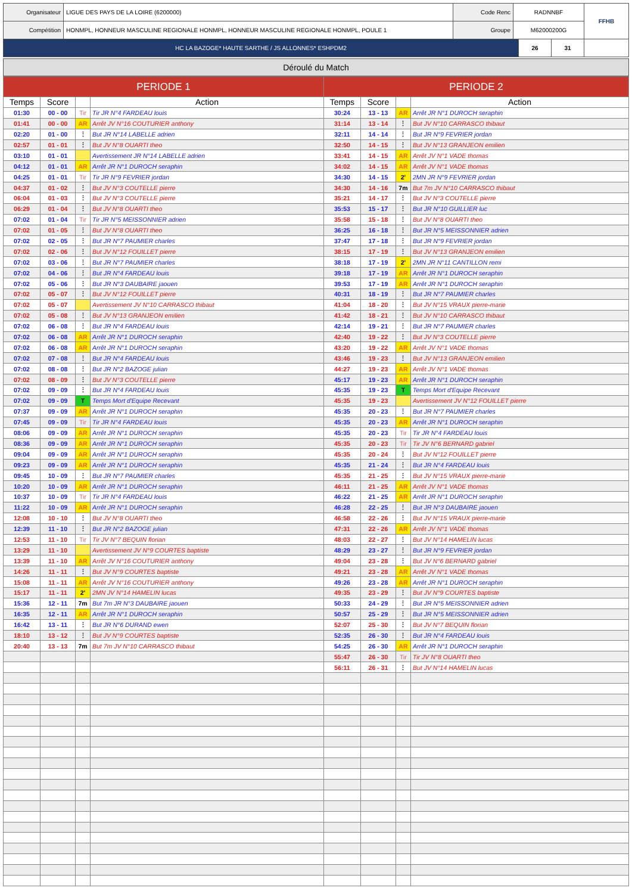| Organisateur | LIGUE DES PAYS DE LA LOIRE (6200000) | Code Renc | RADNNBF | FFHB |
| Compétition | HONMPL, HONNEUR MASCULINE REGIONALE HONMPL, HONNEUR MASCULINE REGIONALE HONMPL, POULE 1 | Groupe | M62000200G | |
| HC LA BAZOGE* HAUTE SARTHE / JS ALLONNES* ESHPDM2 | 26 | 31 | |
Déroulé du Match
| PERIODE 1 | | | | PERIODE 2 | | | |
| --- | --- | --- | --- | --- | --- | --- | --- |
| Temps | Score | | Action | Temps | Score | | Action |
| 01:30 | 00 - 00 | Tir | Tir JR N°4 FARDEAU louis | 30:24 | 13 - 13 | AR | Arrêt JR N°1 DUROCH seraphin |
| 01:41 | 00 - 00 | AR | Arrêt JV N°16 COUTURIER anthony | 31:14 | 13 - 14 | ⋮ | But JV N°10 CARRASCO thibaut |
| 02:20 | 01 - 00 | ⋮ | But JR N°14 LABELLE adrien | 32:11 | 14 - 14 | ⋮ | But JR N°9 FEVRIER jordan |
| 02:57 | 01 - 01 | ⋮ | But JV N°8 OUARTI theo | 32:50 | 14 - 15 | ⋮ | But JV N°13 GRANJEON emilien |
| 03:10 | 01 - 01 | | Avertissement JR N°14 LABELLE adrien | 33:41 | 14 - 15 | AR | Arrêt JV N°1 VADE thomas |
| 04:12 | 01 - 01 | AR | Arrêt JR N°1 DUROCH seraphin | 34:02 | 14 - 15 | AR | Arrêt JV N°1 VADE thomas |
| 04:25 | 01 - 01 | Tir | Tir JR N°9 FEVRIER jordan | 34:30 | 14 - 15 | 2' | 2MN JR N°9 FEVRIER jordan |
| 04:37 | 01 - 02 | ⋮ | But JV N°3 COUTELLE pierre | 34:30 | 14 - 16 | 7m | But 7m JV N°10 CARRASCO thibaut |
| 06:04 | 01 - 03 | ⋮ | But JV N°3 COUTELLE pierre | 35:21 | 14 - 17 | ⋮ | But JV N°3 COUTELLE pierre |
| 06:29 | 01 - 04 | ⋮ | But JV N°8 OUARTI theo | 35:53 | 15 - 17 | ⋮ | But JR N°10 GUILLIER luc |
| 07:02 | 01 - 04 | Tir | Tir JR N°5 MEISSONNIER adrien | 35:58 | 15 - 18 | ⋮ | But JV N°8 OUARTI theo |
| 07:02 | 01 - 05 | ⋮ | But JV N°8 OUARTI theo | 36:25 | 16 - 18 | ⋮ | But JR N°5 MEISSONNIER adrien |
| 07:02 | 02 - 05 | ⋮ | But JR N°7 PAUMIER charles | 37:47 | 17 - 18 | ⋮ | But JR N°9 FEVRIER jordan |
| 07:02 | 02 - 06 | ⋮ | But JV N°12 FOUILLET pierre | 38:15 | 17 - 19 | ⋮ | But JV N°13 GRANJEON emilien |
| 07:02 | 03 - 06 | ⋮ | But JR N°7 PAUMIER charles | 38:18 | 17 - 19 | 2' | 2MN JR N°11 CANTILLON remi |
| 07:02 | 04 - 06 | ⋮ | But JR N°4 FARDEAU louis | 39:18 | 17 - 19 | AR | Arrêt JR N°1 DUROCH seraphin |
| 07:02 | 05 - 06 | ⋮ | But JR N°3 DAUBAIRE jaouen | 39:53 | 17 - 19 | AR | Arrêt JR N°1 DUROCH seraphin |
| 07:02 | 05 - 07 | ⋮ | But JV N°12 FOUILLET pierre | 40:31 | 18 - 19 | ⋮ | But JR N°7 PAUMIER charles |
| 07:02 | 05 - 07 | | Avertissement JV N°10 CARRASCO thibaut | 41:04 | 18 - 20 | ⋮ | But JV N°15 VRAUX pierre-marie |
| 07:02 | 05 - 08 | ⋮ | But JV N°13 GRANJEON emilien | 41:42 | 18 - 21 | ⋮ | But JV N°10 CARRASCO thibaut |
| 07:02 | 06 - 08 | ⋮ | But JR N°4 FARDEAU louis | 42:14 | 19 - 21 | ⋮ | But JR N°7 PAUMIER charles |
| 07:02 | 06 - 08 | AR | Arrêt JR N°1 DUROCH seraphin | 42:40 | 19 - 22 | ⋮ | But JV N°3 COUTELLE pierre |
| 07:02 | 06 - 08 | AR | Arrêt JR N°1 DUROCH seraphin | 43:20 | 19 - 22 | AR | Arrêt JV N°1 VADE thomas |
| 07:02 | 07 - 08 | ⋮ | But JR N°4 FARDEAU louis | 43:46 | 19 - 23 | ⋮ | But JV N°13 GRANJEON emilien |
| 07:02 | 08 - 08 | ⋮ | But JR N°2 BAZOGE julian | 44:27 | 19 - 23 | AR | Arrêt JV N°1 VADE thomas |
| 07:02 | 08 - 09 | ⋮ | But JV N°3 COUTELLE pierre | 45:17 | 19 - 23 | AR | Arrêt JR N°1 DUROCH seraphin |
| 07:02 | 09 - 09 | ⋮ | But JR N°4 FARDEAU louis | 45:35 | 19 - 23 | T | Temps Mort d'Equipe Recevant |
| 07:02 | 09 - 09 | T | Temps Mort d'Equipe Recevant | 45:35 | 19 - 23 | | Avertissement JV N°12 FOUILLET pierre |
| 07:37 | 09 - 09 | AR | Arrêt JR N°1 DUROCH seraphin | 45:35 | 20 - 23 | ⋮ | But JR N°7 PAUMIER charles |
| 07:45 | 09 - 09 | Tir | Tir JR N°4 FARDEAU louis | 45:35 | 20 - 23 | AR | Arrêt JR N°1 DUROCH seraphin |
| 08:06 | 09 - 09 | AR | Arrêt JR N°1 DUROCH seraphin | 45:35 | 20 - 23 | Tir | Tir JR N°4 FARDEAU louis |
| 08:36 | 09 - 09 | AR | Arrêt JR N°1 DUROCH seraphin | 45:35 | 20 - 23 | Tir | Tir JV N°6 BERNARD gabriel |
| 09:04 | 09 - 09 | AR | Arrêt JR N°1 DUROCH seraphin | 45:35 | 20 - 24 | ⋮ | But JV N°12 FOUILLET pierre |
| 09:23 | 09 - 09 | AR | Arrêt JR N°1 DUROCH seraphin | 45:35 | 21 - 24 | ⋮ | But JR N°4 FARDEAU louis |
| 09:45 | 10 - 09 | ⋮ | But JR N°7 PAUMIER charles | 45:35 | 21 - 25 | ⋮ | But JV N°15 VRAUX pierre-marie |
| 10:20 | 10 - 09 | AR | Arrêt JR N°1 DUROCH seraphin | 46:11 | 21 - 25 | AR | Arrêt JV N°1 VADE thomas |
| 10:37 | 10 - 09 | Tir | Tir JR N°4 FARDEAU louis | 46:22 | 21 - 25 | AR | Arrêt JR N°1 DUROCH seraphin |
| 11:22 | 10 - 09 | AR | Arrêt JR N°1 DUROCH seraphin | 46:28 | 22 - 25 | ⋮ | But JR N°3 DAUBAIRE jaouen |
| 12:08 | 10 - 10 | ⋮ | But JV N°8 OUARTI theo | 46:58 | 22 - 26 | ⋮ | But JV N°15 VRAUX pierre-marie |
| 12:39 | 11 - 10 | ⋮ | But JR N°2 BAZOGE julian | 47:31 | 22 - 26 | AR | Arrêt JV N°1 VADE thomas |
| 12:53 | 11 - 10 | Tir | Tir JV N°7 BEQUIN florian | 48:03 | 22 - 27 | ⋮ | But JV N°14 HAMELIN lucas |
| 13:29 | 11 - 10 | | Avertissement JV N°9 COURTES baptiste | 48:29 | 23 - 27 | ⋮ | But JR N°9 FEVRIER jordan |
| 13:39 | 11 - 10 | AR | Arrêt JV N°16 COUTURIER anthony | 49:04 | 23 - 28 | ⋮ | But JV N°6 BERNARD gabriel |
| 14:26 | 11 - 11 | ⋮ | But JV N°9 COURTES baptiste | 49:21 | 23 - 28 | AR | Arrêt JV N°1 VADE thomas |
| 15:08 | 11 - 11 | AR | Arrêt JV N°16 COUTURIER anthony | 49:26 | 23 - 28 | AR | Arrêt JR N°1 DUROCH seraphin |
| 15:17 | 11 - 11 | 2' | 2MN JV N°14 HAMELIN lucas | 49:35 | 23 - 29 | ⋮ | But JV N°9 COURTES baptiste |
| 15:36 | 12 - 11 | 7m | But 7m JR N°3 DAUBAIRE jaouen | 50:33 | 24 - 29 | ⋮ | But JR N°5 MEISSONNIER adrien |
| 16:35 | 12 - 11 | AR | Arrêt JR N°1 DUROCH seraphin | 50:57 | 25 - 29 | ⋮ | But JR N°5 MEISSONNIER adrien |
| 16:42 | 13 - 11 | ⋮ | But JR N°6 DURAND ewen | 52:07 | 25 - 30 | ⋮ | But JV N°7 BEQUIN florian |
| 18:10 | 13 - 12 | ⋮ | But JV N°9 COURTES baptiste | 52:35 | 26 - 30 | ⋮ | But JR N°4 FARDEAU louis |
| 20:40 | 13 - 13 | 7m | But 7m JV N°10 CARRASCO thibaut | 54:25 | 26 - 30 | AR | Arrêt JR N°1 DUROCH seraphin |
| | | | | 55:47 | 26 - 30 | Tir | Tir JV N°8 OUARTI theo |
| | | | | 56:11 | 26 - 31 | ⋮ | But JV N°14 HAMELIN lucas |